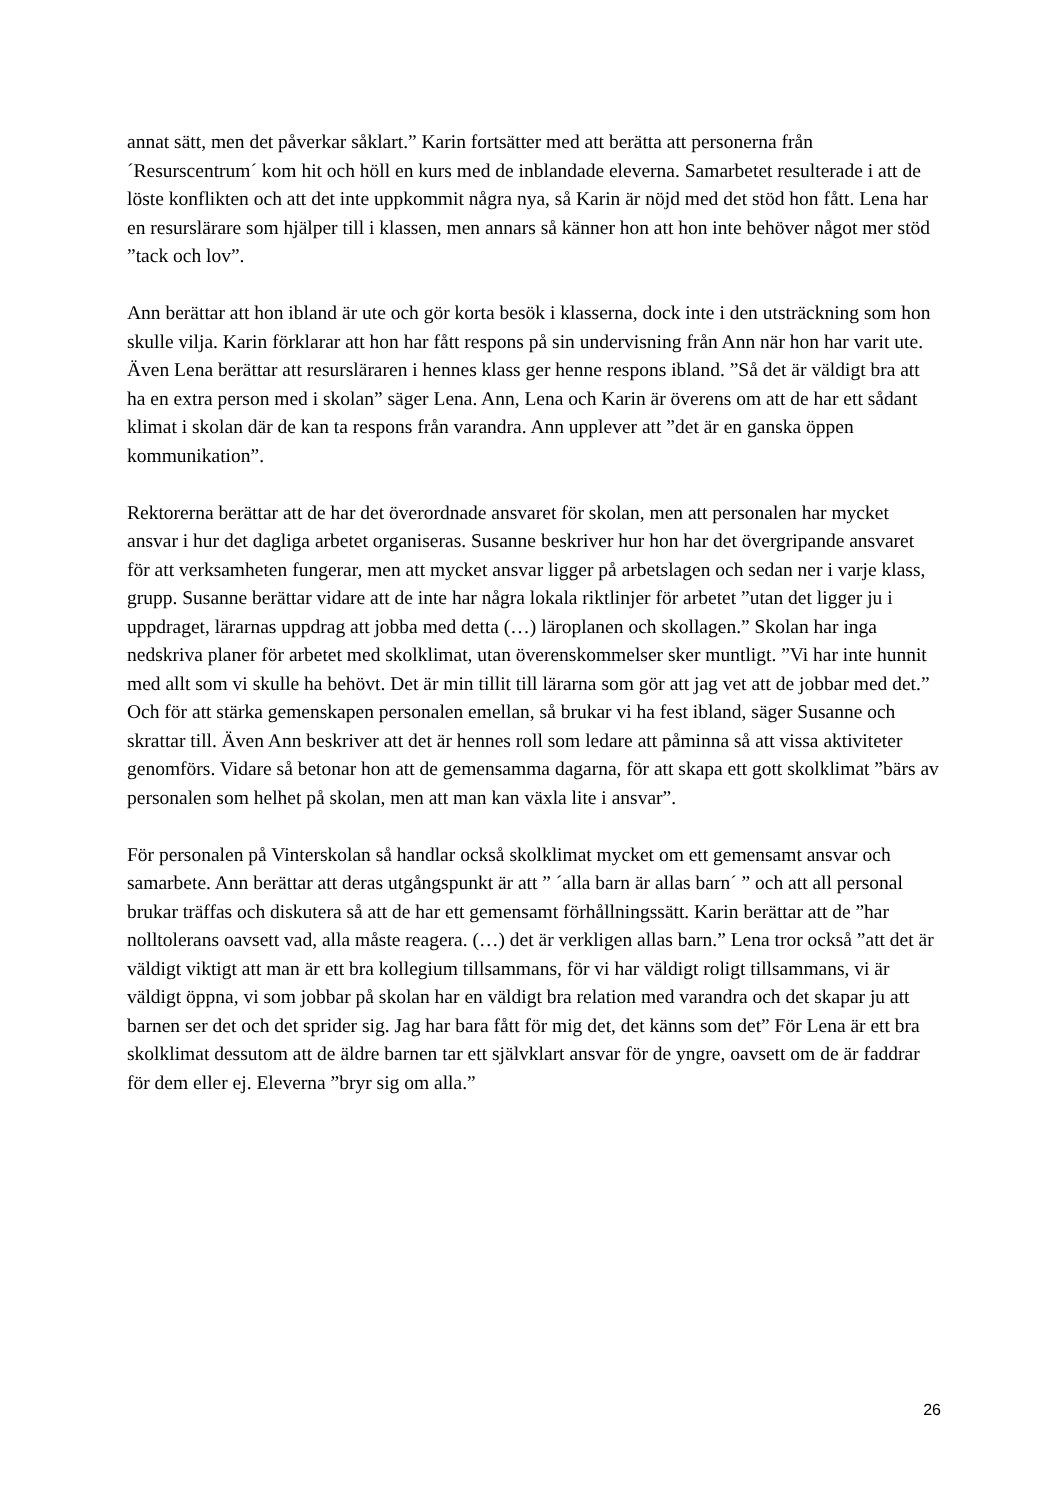annat sätt, men det påverkar såklart.” Karin fortsätter med att berätta att personerna från ´Resurscentrum´ kom hit och höll en kurs med de inblandade eleverna. Samarbetet resulterade i att de löste konflikten och att det inte uppkommit några nya, så Karin är nöjd med det stöd hon fått. Lena har en resurslärare som hjälper till i klassen, men annars så känner hon att hon inte behöver något mer stöd ”tack och lov”.
Ann berättar att hon ibland är ute och gör korta besök i klasserna, dock inte i den utsträckning som hon skulle vilja. Karin förklarar att hon har fått respons på sin undervisning från Ann när hon har varit ute. Även Lena berättar att resursläraren i hennes klass ger henne respons ibland. ”Så det är väldigt bra att ha en extra person med i skolan” säger Lena. Ann, Lena och Karin är överens om att de har ett sådant klimat i skolan där de kan ta respons från varandra. Ann upplever att ”det är en ganska öppen kommunikation”.
Rektorerna berättar att de har det överordnade ansvaret för skolan, men att personalen har mycket ansvar i hur det dagliga arbetet organiseras. Susanne beskriver hur hon har det övergripande ansvaret för att verksamheten fungerar, men att mycket ansvar ligger på arbetslagen och sedan ner i varje klass, grupp. Susanne berättar vidare att de inte har några lokala riktlinjer för arbetet ”utan det ligger ju i uppdraget, lärarnas uppdrag att jobba med detta (…) läroplanen och skollagen.” Skolan har inga nedskriva planer för arbetet med skolklimat, utan överenskommelser sker muntligt. ”Vi har inte hunnit med allt som vi skulle ha behövt. Det är min tillit till lärarna som gör att jag vet att de jobbar med det.” Och för att stärka gemenskapen personalen emellan, så brukar vi ha fest ibland, säger Susanne och skrattar till. Även Ann beskriver att det är hennes roll som ledare att påminna så att vissa aktiviteter genomförs. Vidare så betonar hon att de gemensamma dagarna, för att skapa ett gott skolklimat ”bärs av personalen som helhet på skolan, men att man kan växla lite i ansvar”.
För personalen på Vinterskolan så handlar också skolklimat mycket om ett gemensamt ansvar och samarbete. Ann berättar att deras utgångspunkt är att ” ´alla barn är allas barn´ ” och att all personal brukar träffas och diskutera så att de har ett gemensamt förhållningssätt. Karin berättar att de ”har nolltolerans oavsett vad, alla måste reagera. (…) det är verkligen allas barn.” Lena tror också ”att det är väldigt viktigt att man är ett bra kollegium tillsammans, för vi har väldigt roligt tillsammans, vi är väldigt öppna, vi som jobbar på skolan har en väldigt bra relation med varandra och det skapar ju att barnen ser det och det sprider sig. Jag har bara fått för mig det, det känns som det” För Lena är ett bra skolklimat dessutom att de äldre barnen tar ett självklart ansvar för de yngre, oavsett om de är faddrar för dem eller ej. Eleverna ”bryr sig om alla.”
26